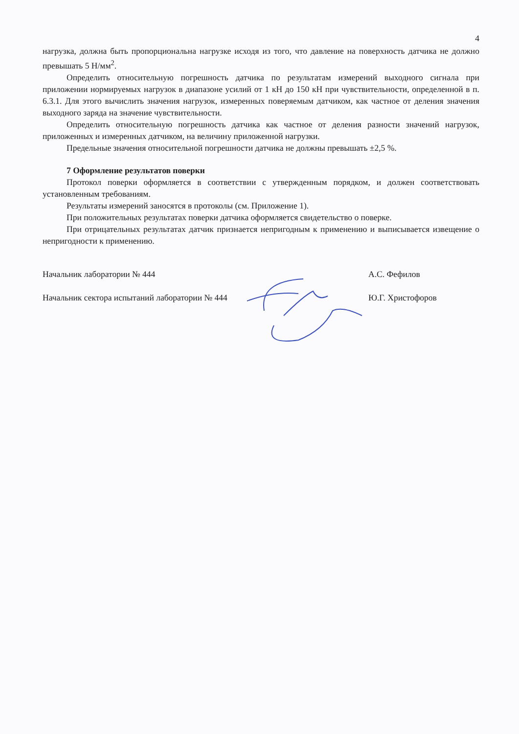4
нагрузка, должна быть пропорциональна нагрузке исходя из того, что давление на поверхность датчика не должно превышать 5 Н/мм<sup>2</sup>.
Определить относительную погрешность датчика по результатам измерений выходного сигнала при приложении нормируемых нагрузок в диапазоне усилий от 1 кН до 150 кН при чувствительности, определенной в п. 6.3.1. Для этого вычислить значения нагрузок, измеренных поверяемым датчиком, как частное от деления значения выходного заряда на значение чувствительности.
Определить относительную погрешность датчика как частное от деления разности значений нагрузок, приложенных и измеренных датчиком, на величину приложенной нагрузки.
Предельные значения относительной погрешности датчика не должны превышать ±2,5 %.
7 Оформление результатов поверки
Протокол поверки оформляется в соответствии с утвержденным порядком, и должен соответствовать установленным требованиям.
Результаты измерений заносятся в протоколы (см. Приложение 1).
При положительных результатах поверки датчика оформляется свидетельство о поверке.
При отрицательных результатах датчик признается непригодным к применению и выписывается извещение о непригодности к применению.
Начальник лаборатории № 444 А.С. Фефилов
Начальник сектора испытаний лаборатории № 444 Ю.Г. Христофоров